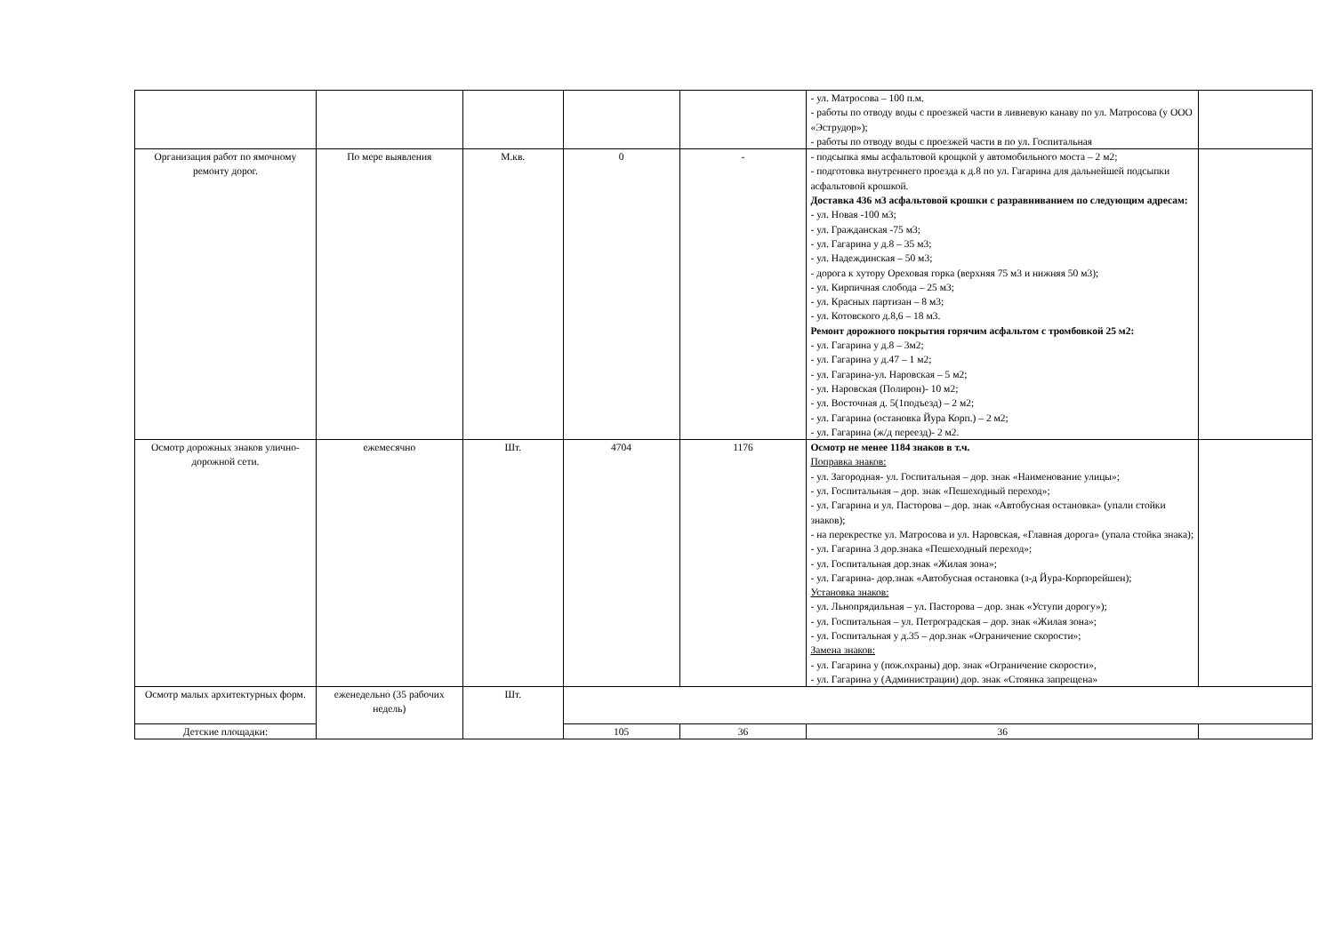| | | | | | - ул. Матросова – 100 п.м. - работы по отводу воды с проезжей части в ливневую канаву по ул. Матросова (у ООО «Эструдор»); - работы по отводу воды с проезжей части в по ул. Госпитальная | |
| Организация работ по ямочному ремонту дорог. | По мере выявления | М.кв. | 0 | - | - подсыпка ямы асфальтовой крощкой у автомобильного моста – 2 м2; - подготовка внутреннего проезда к д.8 по ул. Гагарина для дальнейшей подсыпки асфальтовой крошкой. Доставка 436 м3 асфальтовой крошки с разравниванием по следующим адресам: - ул. Новая -100 м3; - ул. Гражданская -75 м3; - ул. Гагарина у д.8 – 35 м3; - ул. Надеждинская – 50 м3; - дорога к хутору Ореховая горка (верхняя 75 м3 и нижняя 50 м3); - ул. Кирпичная слобода – 25 м3; - ул. Красных партизан – 8 м3; - ул. Котовского д.8,6 – 18 м3. Ремонт дорожного покрытия горячим асфальтом с тромбовкой 25 м2: - ул. Гагарина у д.8 – 3м2; - ул. Гагарина у д.47 – 1 м2; - ул. Гагарина-ул. Наровская – 5 м2; - ул. Наровская (Полирон)- 10 м2; - ул. Восточная д. 5(1подъезд) – 2 м2; - ул. Гагарина (остановка Йура Корп.) – 2 м2; - ул. Гагарина (ж/д переезд)- 2 м2. | |
| Осмотр дорожных знаков улично- дорожной сети. | ежемесячно | Шт. | 4704 | 1176 | Осмотр не менее 1184 знаков в т.ч. Поправка знаков: - ул. Загородная- ул. Госпитальная – дор. знак «Наименование улицы»; - ул. Госпитальная – дор. знак «Пешеходный переход»; - ул. Гагарина и ул. Пасторова – дор. знак «Автобусная остановка» (упали стойки знаков); - на перекрестке ул. Матросова и ул. Наровская, «Главная дорога» (упала стойка знака); - ул. Гагарина 3 дор.знака «Пешеходный переход»; - ул. Госпитальная дор.знак «Жилая зона»; - ул. Гагарина- дор.знак «Автобусная остановка (з-д Йура-Корпорейшен); Установка знаков: - ул. Льнопрядильная – ул. Пасторова – дор. знак «Уступи дорогу»); - ул. Госпитальная – ул. Петроградская – дор. знак «Жилая зона»; - ул. Госпитальная у д.35 – дор.знак «Ограничение скорости»; Замена знаков: - ул. Гагарина у (пож.охраны) дор. знак «Ограничение скорости», - ул. Гагарина у (Администрации) дор. знак «Стоянка запрещена» | |
| Осмотр малых архитектурных форм. | еженедельно (35 рабочих недель) | Шт. | | | | |
| Детские площадки: | | | 105 | 36 | 36 | |